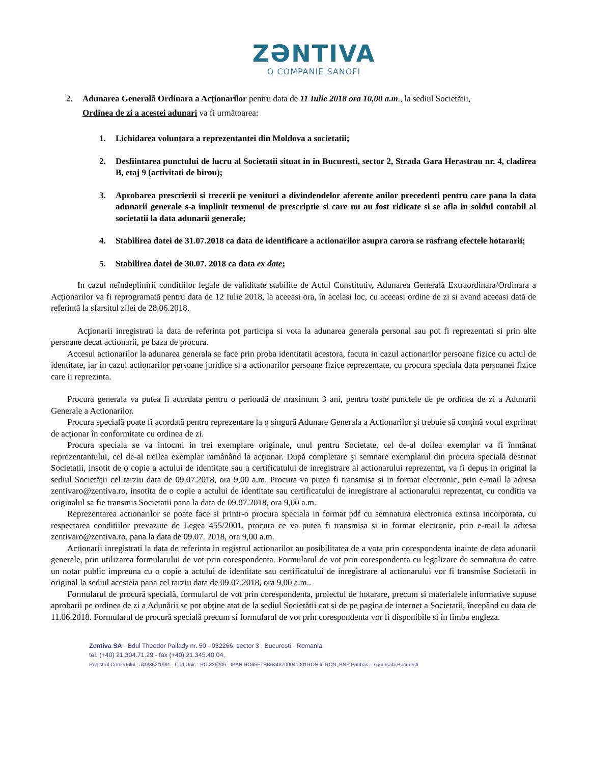ZƏNTIVA
O COMPANIE SANOFI
2. Adunarea Generalã Ordinara a Acţionarilor pentru data de 11 Iulie 2018 ora 10,00 a.m., la sediul Societãtii,
Ordinea de zi a acestei adunari va fi urmãtoarea:
1. Lichidarea voluntara a reprezentantei din Moldova a societatii;
2. Desfiintarea punctului de lucru al Societatii situat in in Bucuresti, sector 2, Strada Gara Herastrau nr. 4, cladirea B, etaj 9 (activitati de birou);
3. Aprobarea prescrierii si trecerii pe venituri a divindendelor aferente anilor precedenti pentru care pana la data adunarii generale s-a implinit termenul de prescriptie si care nu au fost ridicate si se afla in soldul contabil al societatii la data adunarii generale;
4. Stabilirea datei de 31.07.2018 ca data de identificare a actionarilor asupra carora se rasfrang efectele hotararii;
5. Stabilirea datei de 30.07. 2018 ca data ex date;
In cazul neîndeplinirii conditiilor legale de validitate stabilite de Actul Constitutiv, Adunarea Generalã Extraordinara/Ordinara a Acţionarilor va fi reprogramatã pentru data de 12 Iulie 2018, la aceeasi ora, în acelasi loc, cu aceeasi ordine de zi si avand aceeasi datã de referintã la sfarsitul zilei de 28.06.2018.
Acţionarii inregistrati la data de referinta pot participa si vota la adunarea generala personal sau pot fi reprezentati si prin alte persoane decat actionarii, pe baza de procura.
Accesul actionarilor la adunarea generala se face prin proba identitatii acestora, facuta in cazul actionarilor persoane fizice cu actul de identitate, iar in cazul actionarilor persoane juridice si a actionarilor persoane fizice reprezentate, cu procura speciala data persoanei fizice care ii reprezinta.
Procura generala va putea fi acordata pentru o perioadă de maximum 3 ani, pentru toate punctele de pe ordinea de zi a Adunarii Generale a Actionarilor.
Procura specială poate fi acordată pentru reprezentare la o singură Adunare Generala a Actionarilor şi trebuie să conţină votul exprimat de acţionar în conformitate cu ordinea de zi.
Procura speciala se va intocmi in trei exemplare originale, unul pentru Societate, cel de-al doilea exemplar va fi înmânat reprezentantului, cel de-al treilea exemplar ramânând la acţionar. După completare şi semnare exemplarul din procura specială destinat Societatii, insotit de o copie a actului de identitate sau a certificatului de inregistrare al actionarului reprezentat, va fi depus in original la sediul Societăţii cel tarziu data de 09.07.2018, ora 9,00 a.m. Procura va putea fi transmisa si in format electronic, prin e-mail la adresa zentivaro@zentiva.ro, insotita de o copie a actului de identitate sau certificatului de inregistrare al actionarului reprezentat, cu conditia va originalul sa fie transmis Societatii pana la data de 09.07.2018, ora 9,00 a.m.
Reprezentarea actionarilor se poate face si printr-o procura speciala in format pdf cu semnatura electronica extinsa incorporata, cu respectarea conditiilor prevazute de Legea 455/2001, procura ce va putea fi transmisa si in format electronic, prin e-mail la adresa zentivaro@zentiva.ro, pana la data de 09.07. 2018, ora 9,00 a.m.
Actionarii inregistrati la data de referinta in registrul actionarilor au posibilitatea de a vota prin corespondenta inainte de data adunarii generale, prin utilizarea formularului de vot prin corespondenta. Formularul de vot prin corespondenta cu legalizare de semnatura de catre un notar public impreuna cu o copie a actului de identitate sau certificatului de inregistrare al actionarului vor fi transmise Societatii in original la sediul acesteia pana cel tarziu data de 09.07.2018, ora 9,00 a.m..
Formularul de procură specială, formularul de vot prin corespondenta, proiectul de hotarare, precum si materialele informative supuse aprobarii pe ordinea de zi a Adunării se pot obţine atat de la sediul Societătii cat si de pe pagina de internet a Societatii, începând cu data de 11.06.2018. Formularul de procură specială precum si formularul de vot prin corespondenta vor fi disponibile si in limba engleza.
Zentiva SA - Bdul Theodor Pallady nr. 50 - 032266, sector 3 , Bucuresti - Romania
tel. (+40) 21.304.71.29 - fax (+40) 21.345.40.04,
Registrul Comertului : J40/363/1991 - Cod Unic : RO 336206 - IBAN RO65FTSB6448700041001RON in RON, BNP Paribas – sucursala Bucuresti